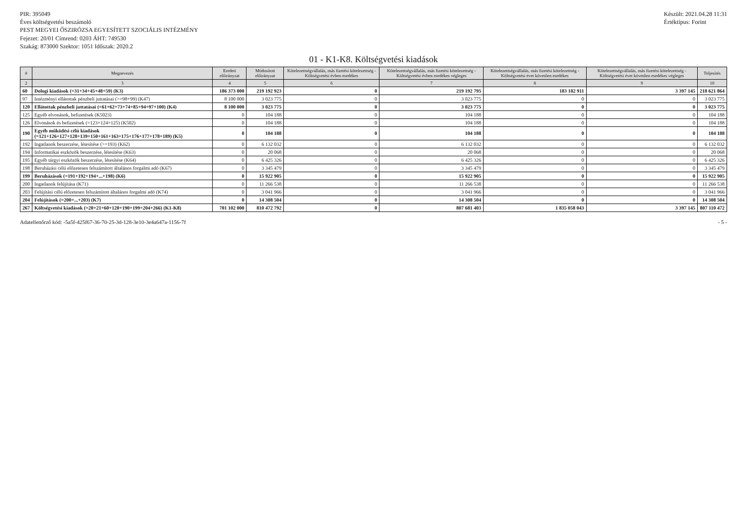PIR: 395049
Éves költségvetési beszámoló
PEST MEGYEI ŐSZIRÓZSA EGYESÍTETT SZOCIÁLIS INTÉZMÉNY
Fejezet: 20/01 Címrend: 0203 ÁHT: 749530
Szakág: 873000 Szektor: 1051 Időszak: 2020.2
Készült: 2021.04.28 11:31
Értéktípus: Forint
01 - K1-K8. Költségvetési kiadások
| # | Megnevezés | Eredeti előirányzat | Módosított előirányzat | Kötelezettségvállalás, más fizetési kötelezettség - Költségvetési évben esedékes | Kötelezettségvállalás, más fizetési kötelezettség - Költségvetési évben esedékes végleges | Kötelezettségvállalás, más fizetési kötelezettség - Költségvetési évet követően esedékes | Kötelezettségvállalás, más fizetési kötelezettség - Költségvetési évet követően esedékes végleges | Teljesítés |
| --- | --- | --- | --- | --- | --- | --- | --- | --- |
| 2 | 3 | 4 | 5 | 6 | 7 | 8 | 9 | 10 |
| 60 | Dologi kiadások (=31+34+45+48+59) (K3) | 186 373 000 | 219 192 923 | 0 | 219 192 795 | 183 182 911 | 3 397 145 | 218 621 864 |
| 97 | Intézményi ellátottak pénzbeli juttatásai (>=98+99) (K47) | 8 100 000 | 3 023 775 | 0 | 3 023 775 | 0 | 0 | 3 023 775 |
| 120 | Ellátottak pénzbeli juttatásai (=61+62+73+74+85+94+97+100) (K4) | 8 100 000 | 3 023 775 | 0 | 3 023 775 | 0 | 0 | 3 023 775 |
| 125 | Egyéb elvonások, befizetések (K5023) | 0 | 104 188 | 0 | 104 188 | 0 | 0 | 104 188 |
| 126 | Elvonások és befizetések (=123+124+125) (K502) | 0 | 104 188 | 0 | 104 188 | 0 | 0 | 104 188 |
| 190 | Egyéb működési célú kiadások (=121+126+127+128+139+150+161+163+175+176+177+178+189) (K5) | 0 | 104 188 | 0 | 104 188 | 0 | 0 | 104 188 |
| 192 | Ingatlanok beszerzése, létesítése (>=193) (K62) | 0 | 6 132 032 | 0 | 6 132 032 | 0 | 0 | 6 132 032 |
| 194 | Informatikai eszközök beszerzése, létesítése (K63) | 0 | 20 068 | 0 | 20 068 | 0 | 0 | 20 068 |
| 195 | Egyéb tárgyi eszközök beszerzése, létesítése (K64) | 0 | 6 425 326 | 0 | 6 425 326 | 0 | 0 | 6 425 326 |
| 198 | Beruházási célú előzetesen felszámított általános forgalmi adó (K67) | 0 | 3 345 479 | 0 | 3 345 479 | 0 | 0 | 3 345 479 |
| 199 | Beruházások (=191+192+194+...+198) (K6) | 0 | 15 922 905 | 0 | 15 922 905 | 0 | 0 | 15 922 905 |
| 200 | Ingatlanok felújítása (K71) | 0 | 11 266 538 | 0 | 11 266 538 | 0 | 0 | 11 266 538 |
| 203 | Felújítási célú előzetesen felszámított általános forgalmi adó (K74) | 0 | 3 041 966 | 0 | 3 041 966 | 0 | 0 | 3 041 966 |
| 204 | Felújítások (=200+...+203) (K7) | 0 | 14 308 504 | 0 | 14 308 504 | 0 | 0 | 14 308 504 |
| 267 | Költségvetési kiadások (=20+21+60+120+190+199+204+266) (K1-K8) | 701 102 000 | 810 472 792 | 0 | 807 681 403 | 1 835 058 043 | 3 397 145 | 807 110 472 |
Adatellenőrző kód: -5a5f-425f67-36-70-25-3d-128-3e10-3e4a647a-1156-7f
- 5 -